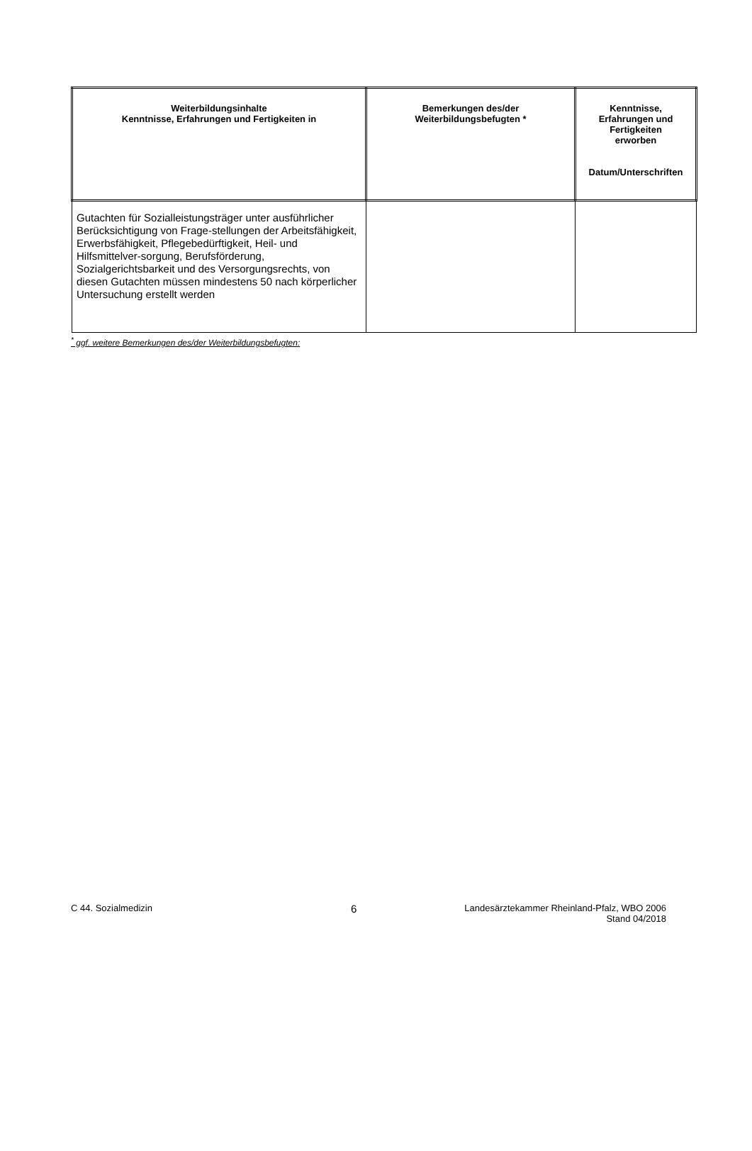| Weiterbildungsinhalte Kenntnisse, Erfahrungen und Fertigkeiten in | Bemerkungen des/der Weiterbildungsbefugten * | Kenntnisse, Erfahrungen und Fertigkeiten erworben Datum/Unterschriften |
| --- | --- | --- |
| Gutachten für Sozialleistungsträger unter ausführlicher Berücksichtigung von Frage-stellungen der Arbeitsfähigkeit, Erwerbsfähigkeit, Pflegebedürftigkeit, Heil- und Hilfsmittelver-sorgung, Berufsförderung, Sozialgerichtsbarkeit und des Versorgungsrechts, von diesen Gutachten müssen mindestens 50 nach körperlicher Untersuchung erstellt werden | | |
<sup>*</sup> ggf. weitere Bemerkungen des/der Weiterbildungsbefugten:
C 44. Sozialmedizin
6
Landesärztekammer Rheinland-Pfalz, WBO 2006
Stand 04/2018